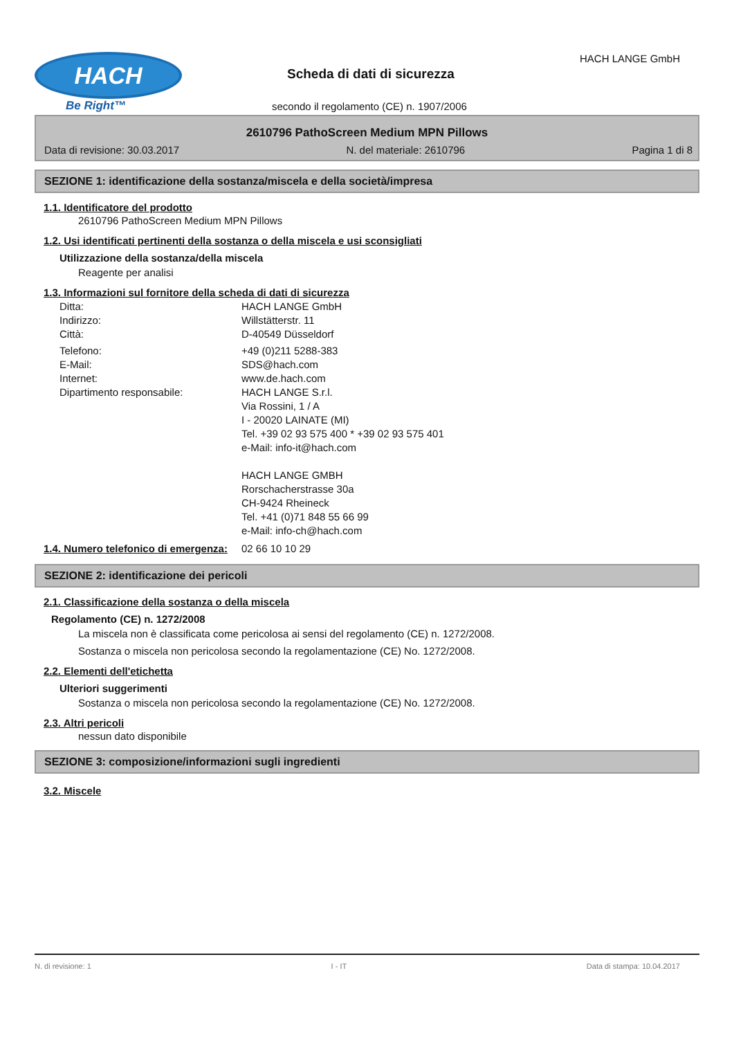HACH
Be Right™
HACH LANGE GmbH
Scheda di dati di sicurezza
secondo il regolamento (CE) n. 1907/2006
2610796 PathoScreen Medium MPN Pillows
Data di revisione: 30.03.2017 N. del materiale: 2610796 Pagina 1 di 8
SEZIONE 1: identificazione della sostanza/miscela e della società/impresa
1.1. Identificatore del prodotto
2610796 PathoScreen Medium MPN Pillows
1.2. Usi identificati pertinenti della sostanza o della miscela e usi sconsigliati
Utilizzazione della sostanza/della miscela
Reagente per analisi
1.3. Informazioni sul fornitore della scheda di dati di sicurezza
Ditta: HACH LANGE GmbH
Indirizzo: Willstätterstr. 11
Città: D-40549 Düsseldorf
Telefono: +49 (0)211 5288-383
E-Mail: SDS@hach.com
Internet: www.de.hach.com
Dipartimento responsabile: HACH LANGE S.r.l.
Via Rossini, 1 / A
I - 20020 LAINATE (MI)
Tel. +39 02 93 575 400 * +39 02 93 575 401
e-Mail: info-it@hach.com
HACH LANGE GMBH
Rorschacherstrasse 30a
CH-9424 Rheineck
Tel. +41 (0)71 848 55 66 99
e-Mail: info-ch@hach.com
1.4. Numero telefonico di emergenza:
02 66 10 10 29
SEZIONE 2: identificazione dei pericoli
2.1. Classificazione della sostanza o della miscela
Regolamento (CE) n. 1272/2008
La miscela non è classificata come pericolosa ai sensi del regolamento (CE) n. 1272/2008.
Sostanza o miscela non pericolosa secondo la regolamentazione (CE) No. 1272/2008.
2.2. Elementi dell'etichetta
Ulteriori suggerimenti
Sostanza o miscela non pericolosa secondo la regolamentazione (CE) No. 1272/2008.
2.3. Altri pericoli
nessun dato disponibile
SEZIONE 3: composizione/informazioni sugli ingredienti
3.2. Miscele
N. di revisione: 1 I - IT Data di stampa: 10.04.2017